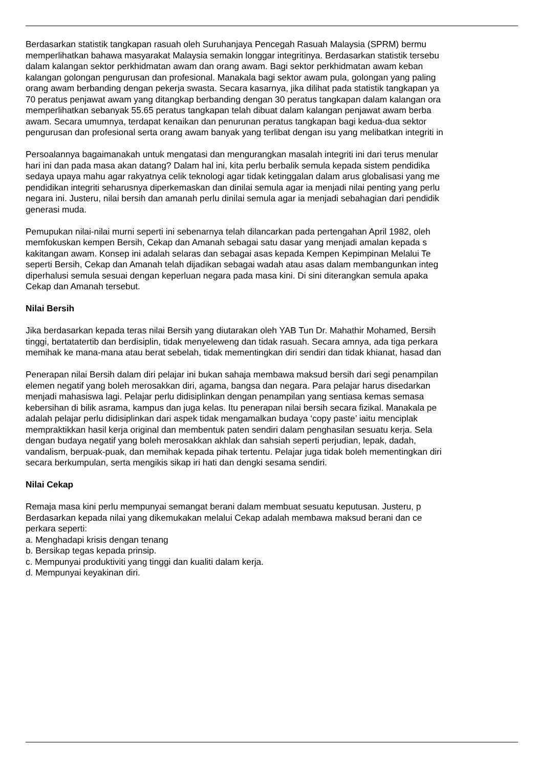Berdasarkan statistik tangkapan rasuah oleh Suruhanjaya Pencegah Rasuah Malaysia (SPRM) bermu
memperlihatkan bahawa masyarakat Malaysia semakin longgar integritinya. Berdasarkan statistik tersebu
dalam kalangan sektor perkhidmatan awam dan orang awam. Bagi sektor perkhidmatan awam keban
kalangan golongan pengurusan dan profesional. Manakala bagi sektor awam pula, golongan yang paling
orang awam berbanding dengan pekerja swasta. Secara kasarnya, jika dilihat pada statistik tangkapan ya
70 peratus penjawat awam yang ditangkap berbanding dengan 30 peratus tangkapan dalam kalangan ora
memperlihatkan sebanyak 55.65 peratus tangkapan telah dibuat dalam kalangan penjawat awam berba
awam. Secara umumnya, terdapat kenaikan dan penurunan peratus tangkapan bagi kedua-dua sektor
pengurusan dan profesional serta orang awam banyak yang terlibat dengan isu yang melibatkan integriti in
Persoalannya bagaimanakah untuk mengatasi dan mengurangkan masalah integriti ini dari terus menular
hari ini dan pada masa akan datang? Dalam hal ini, kita perlu berbalik semula kepada sistem pendidika
sedaya upaya mahu agar rakyatnya celik teknologi agar tidak ketinggalan dalam arus globalisasi yang me
pendidikan integriti seharusnya diperkemaskan dan dinilai semula agar ia menjadi nilai penting yang perlu
negara ini. Justeru, nilai bersih dan amanah perlu dinilai semula agar ia menjadi sebahagian dari pendidik
generasi muda.
Pemupukan nilai-nilai murni seperti ini sebenarnya telah dilancarkan pada pertengahan April 1982, oleh
memfokuskan kempen Bersih, Cekap dan Amanah sebagai satu dasar yang menjadi amalan kepada s
kakitangan awam. Konsep ini adalah selaras dan sebagai asas kepada Kempen Kepimpinan Melalui Te
seperti Bersih, Cekap dan Amanah telah dijadikan sebagai wadah atau asas dalam membangunkan integ
diperhalusi semula sesuai dengan keperluan negara pada masa kini. Di sini diterangkan semula apaka
Cekap dan Amanah tersebut.
Nilai Bersih
Jika berdasarkan kepada teras nilai Bersih yang diutarakan oleh YAB Tun Dr. Mahathir Mohamed, Bersih
tinggi, bertatatertib dan berdisiplin, tidak menyeleweng dan tidak rasuah. Secara amnya, ada tiga perkara
memihak ke mana-mana atau berat sebelah, tidak mementingkan diri sendiri dan tidak khianat, hasad dan
Penerapan nilai Bersih dalam diri pelajar ini bukan sahaja membawa maksud bersih dari segi penampilan
elemen negatif yang boleh merosakkan diri, agama, bangsa dan negara. Para pelajar harus disedarkan
menjadi mahasiswa lagi. Pelajar perlu didisiplinkan dengan penampilan yang sentiasa kemas semasa
kebersihan di bilik asrama, kampus dan juga kelas. Itu penerapan nilai bersih secara fizikal. Manakala pe
adalah pelajar perlu didisiplinkan dari aspek tidak mengamalkan budaya ‘copy paste’ iaitu menciplak
mempraktikkan hasil kerja original dan membentuk paten sendiri dalam penghasilan sesuatu kerja. Sela
dengan budaya negatif yang boleh merosakkan akhlak dan sahsiah seperti perjudian, lepak, dadah,
vandalism, berpuak-puak, dan memihak kepada pihak tertentu. Pelajar juga tidak boleh mementingkan diri
secara berkumpulan, serta mengikis sikap iri hati dan dengki sesama sendiri.
Nilai Cekap
Remaja masa kini perlu mempunyai semangat berani dalam membuat sesuatu keputusan. Justeru, p
Berdasarkan kepada nilai yang dikemukakan melalui Cekap adalah membawa maksud berani dan ce
perkara seperti:
a. Menghadapi krisis dengan tenang
b. Bersikap tegas kepada prinsip.
c. Mempunyai produktiviti yang tinggi dan kualiti dalam kerja.
d. Mempunyai keyakinan diri.